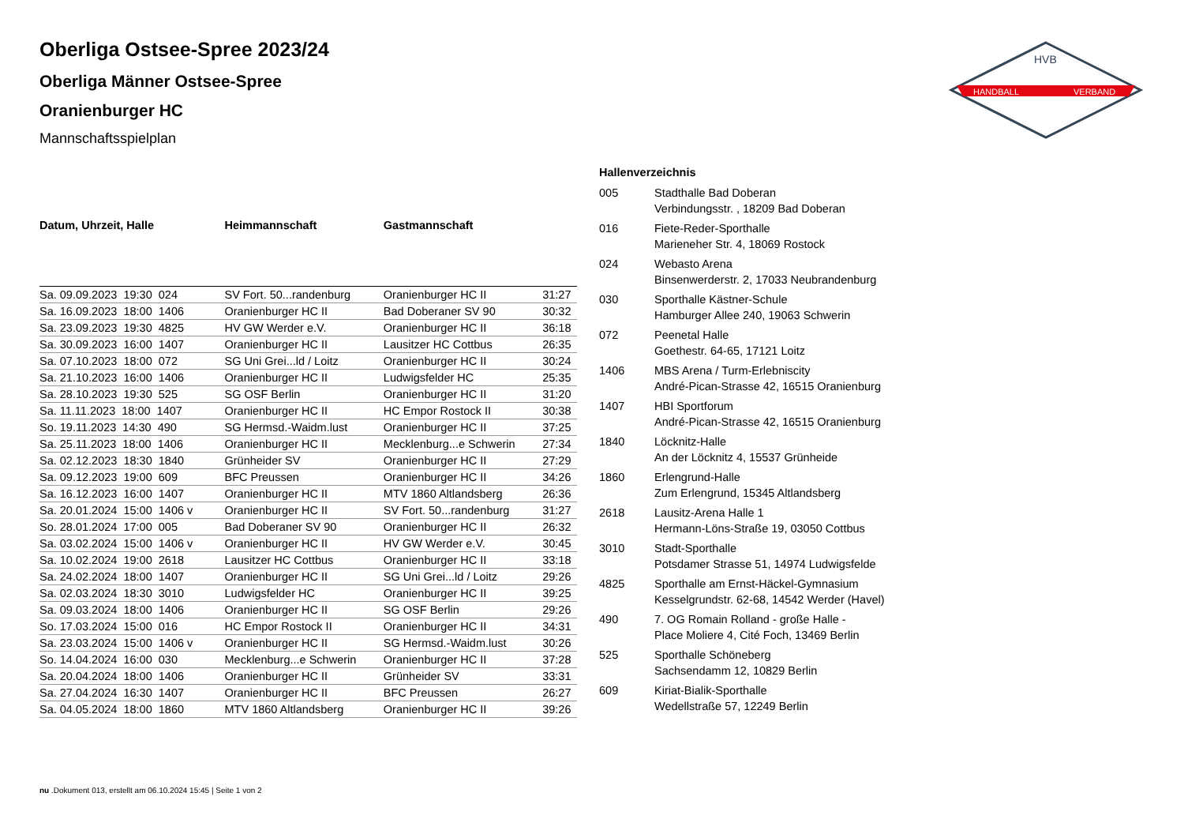HANDBALL
VERBAND
HVB
Oberliga Ostsee-Spree 2023/24
Oberliga Männer Ostsee-Spree
Oranienburger HC
Mannschaftsspielplan
| Datum, Uhrzeit, Halle | Heimmannschaft | Gastmannschaft | |
| --- | --- | --- | --- |
| Sa. 09.09.2023 19:30 024 | SV Fort. 50...randenburg | Oranienburger HC II | 31:27 |
| Sa. 16.09.2023 18:00 1406 | Oranienburger HC II | Bad Doberaner SV 90 | 30:32 |
| Sa. 23.09.2023 19:30 4825 | HV GW Werder e.V. | Oranienburger HC II | 36:18 |
| Sa. 30.09.2023 16:00 1407 | Oranienburger HC II | Lausitzer HC Cottbus | 26:35 |
| Sa. 07.10.2023 18:00 072 | SG Uni Grei...ld / Loitz | Oranienburger HC II | 30:24 |
| Sa. 21.10.2023 16:00 1406 | Oranienburger HC II | Ludwigsfelder HC | 25:35 |
| Sa. 28.10.2023 19:30 525 | SG OSF Berlin | Oranienburger HC II | 31:20 |
| Sa. 11.11.2023 18:00 1407 | Oranienburger HC II | HC Empor Rostock II | 30:38 |
| So. 19.11.2023 14:30 490 | SG Hermsd.-Waidm.lust | Oranienburger HC II | 37:25 |
| Sa. 25.11.2023 18:00 1406 | Oranienburger HC II | Mecklenburg...e Schwerin | 27:34 |
| Sa. 02.12.2023 18:30 1840 | Grünheider SV | Oranienburger HC II | 27:29 |
| Sa. 09.12.2023 19:00 609 | BFC Preussen | Oranienburger HC II | 34:26 |
| Sa. 16.12.2023 16:00 1407 | Oranienburger HC II | MTV 1860 Altlandsberg | 26:36 |
| Sa. 20.01.2024 15:00 1406 v | Oranienburger HC II | SV Fort. 50...randenburg | 31:27 |
| So. 28.01.2024 17:00 005 | Bad Doberaner SV 90 | Oranienburger HC II | 26:32 |
| Sa. 03.02.2024 15:00 1406 v | Oranienburger HC II | HV GW Werder e.V. | 30:45 |
| Sa. 10.02.2024 19:00 2618 | Lausitzer HC Cottbus | Oranienburger HC II | 33:18 |
| Sa. 24.02.2024 18:00 1407 | Oranienburger HC II | SG Uni Grei...ld / Loitz | 29:26 |
| Sa. 02.03.2024 18:30 3010 | Ludwigsfelder HC | Oranienburger HC II | 39:25 |
| Sa. 09.03.2024 18:00 1406 | Oranienburger HC II | SG OSF Berlin | 29:26 |
| So. 17.03.2024 15:00 016 | HC Empor Rostock II | Oranienburger HC II | 34:31 |
| Sa. 23.03.2024 15:00 1406 v | Oranienburger HC II | SG Hermsd.-Waidm.lust | 30:26 |
| So. 14.04.2024 16:00 030 | Mecklenburg...e Schwerin | Oranienburger HC II | 37:28 |
| Sa. 20.04.2024 18:00 1406 | Oranienburger HC II | Grünheider SV | 33:31 |
| Sa. 27.04.2024 16:30 1407 | Oranienburger HC II | BFC Preussen | 26:27 |
| Sa. 04.05.2024 18:00 1860 | MTV 1860 Altlandsberg | Oranienburger HC II | 39:26 |
| Hallenverzeichnis | |
| --- | --- |
| 005 | Stadthalle Bad Doberan Verbindungsstr. , 18209 Bad Doberan |
| 016 | Fiete-Reder-Sporthalle Marieneher Str. 4, 18069 Rostock |
| 024 | Webasto Arena Binsenwerderstr. 2, 17033 Neubrandenburg |
| 030 | Sporthalle Kästner-Schule Hamburger Allee 240, 19063 Schwerin |
| 072 | Peenetal Halle Goethestr. 64-65, 17121 Loitz |
| 1406 | MBS Arena / Turm-Erlebniscity André-Pican-Strasse 42, 16515 Oranienburg |
| 1407 | HBI Sportforum André-Pican-Strasse 42, 16515 Oranienburg |
| 1840 | Löcknitz-Halle An der Löcknitz 4, 15537 Grünheide |
| 1860 | Erlengrund-Halle Zum Erlengrund, 15345 Altlandsberg |
| 2618 | Lausitz-Arena Halle 1 Hermann-Löns-Straße 19, 03050 Cottbus |
| 3010 | Stadt-Sporthalle Potsdamer Strasse 51, 14974 Ludwigsfelde |
| 4825 | Sporthalle am Ernst-Häckel-Gymnasium Kesselgrundstr. 62-68, 14542 Werder (Havel) |
| 490 | 7. OG Romain Rolland - große Halle - Place Moliere 4, Cité Foch, 13469 Berlin |
| 525 | Sporthalle Schöneberg Sachsendamm 12, 10829 Berlin |
| 609 | Kiriat-Bialik-Sporthalle Wedellstraße 57, 12249 Berlin |
nu .Dokument 013, erstellt am 06.10.2024 15:45 | Seite 1 von 2